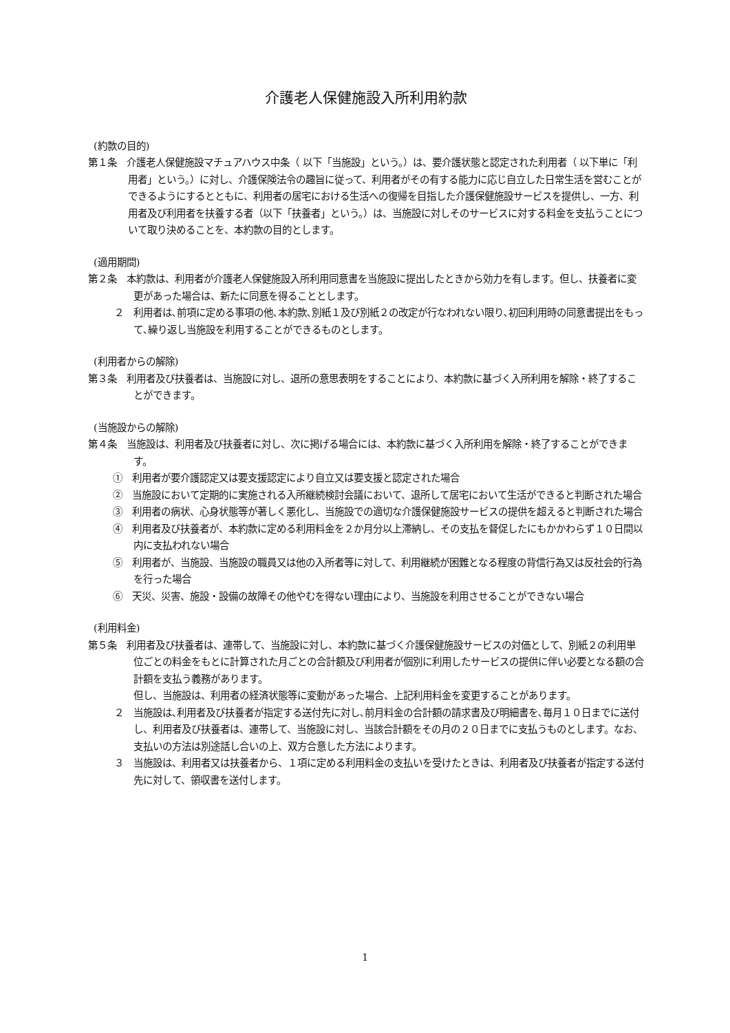介護老人保健施設入所利用約款
(約款の目的)
第１条　介護老人保健施設マチュアハウス中条（ 以下「当施設」という。）は、要介護状態と認定された利用者（ 以下単に「利用者」という。）に対し、介護保険法令の趣旨に従って、利用者がその有する能力に応じ自立した日常生活を営むことができるようにするとともに、利用者の居宅における生活への復帰を目指した介護保健施設サービスを提供し、一方、利用者及び利用者を扶養する者（以下「扶養者」という。）は、当施設に対しそのサービスに対する料金を支払うことについて取り決めることを、本約款の目的とします。
(適用期間)
第２条　本約款は、利用者が介護老人保健施設入所利用同意書を当施設に提出したときから効力を有します。但し、扶養者に変更があった場合は、新たに同意を得ることとします。
２　利用者は､前項に定める事項の他､本約款､別紙１及び別紙２の改定が行なわれない限り､初回利用時の同意書提出をもって､繰り返し当施設を利用することができるものとします。
(利用者からの解除)
第３条　利用者及び扶養者は、当施設に対し、退所の意思表明をすることにより、本約款に基づく入所利用を解除・終了することができます。
(当施設からの解除)
第４条　当施設は、利用者及び扶養者に対し、次に掲げる場合には、本約款に基づく入所利用を解除・終了することができます。
①　利用者が要介護認定又は要支援認定により自立又は要支援と認定された場合
②　当施設において定期的に実施される入所継続検討会議において、退所して居宅において生活ができると判断された場合
③　利用者の病状、心身状態等が著しく悪化し、当施設での適切な介護保健施設サービスの提供を超えると判断された場合
④　利用者及び扶養者が、本約款に定める利用料金を２か月分以上滞納し、その支払を督促したにもかかわらず１０日間以内に支払われない場合
⑤　利用者が、当施設、当施設の職員又は他の入所者等に対して、利用継続が困難となる程度の背信行為又は反社会的行為を行った場合
⑥　天災、災害、施設・設備の故障その他やむを得ない理由により、当施設を利用させることができない場合
(利用料金)
第５条　利用者及び扶養者は、連帯して、当施設に対し、本約款に基づく介護保健施設サービスの対価として、別紙２の利用単位ごとの料金をもとに計算された月ごとの合計額及び利用者が個別に利用したサービスの提供に伴い必要となる額の合計額を支払う義務があります。
但し、当施設は、利用者の経済状態等に変動があった場合、上記利用料金を変更することがあります。
２　当施設は､利用者及び扶養者が指定する送付先に対し､前月料金の合計額の請求書及び明細書を､毎月１０日までに送付し、利用者及び扶養者は、連帯して、当施設に対し、当該合計額をその月の２０日までに支払うものとします。なお、支払いの方法は別途話し合いの上、双方合意した方法によります。
３　当施設は、利用者又は扶養者から、１項に定める利用料金の支払いを受けたときは、利用者及び扶養者が指定する送付先に対して、領収書を送付します。
1